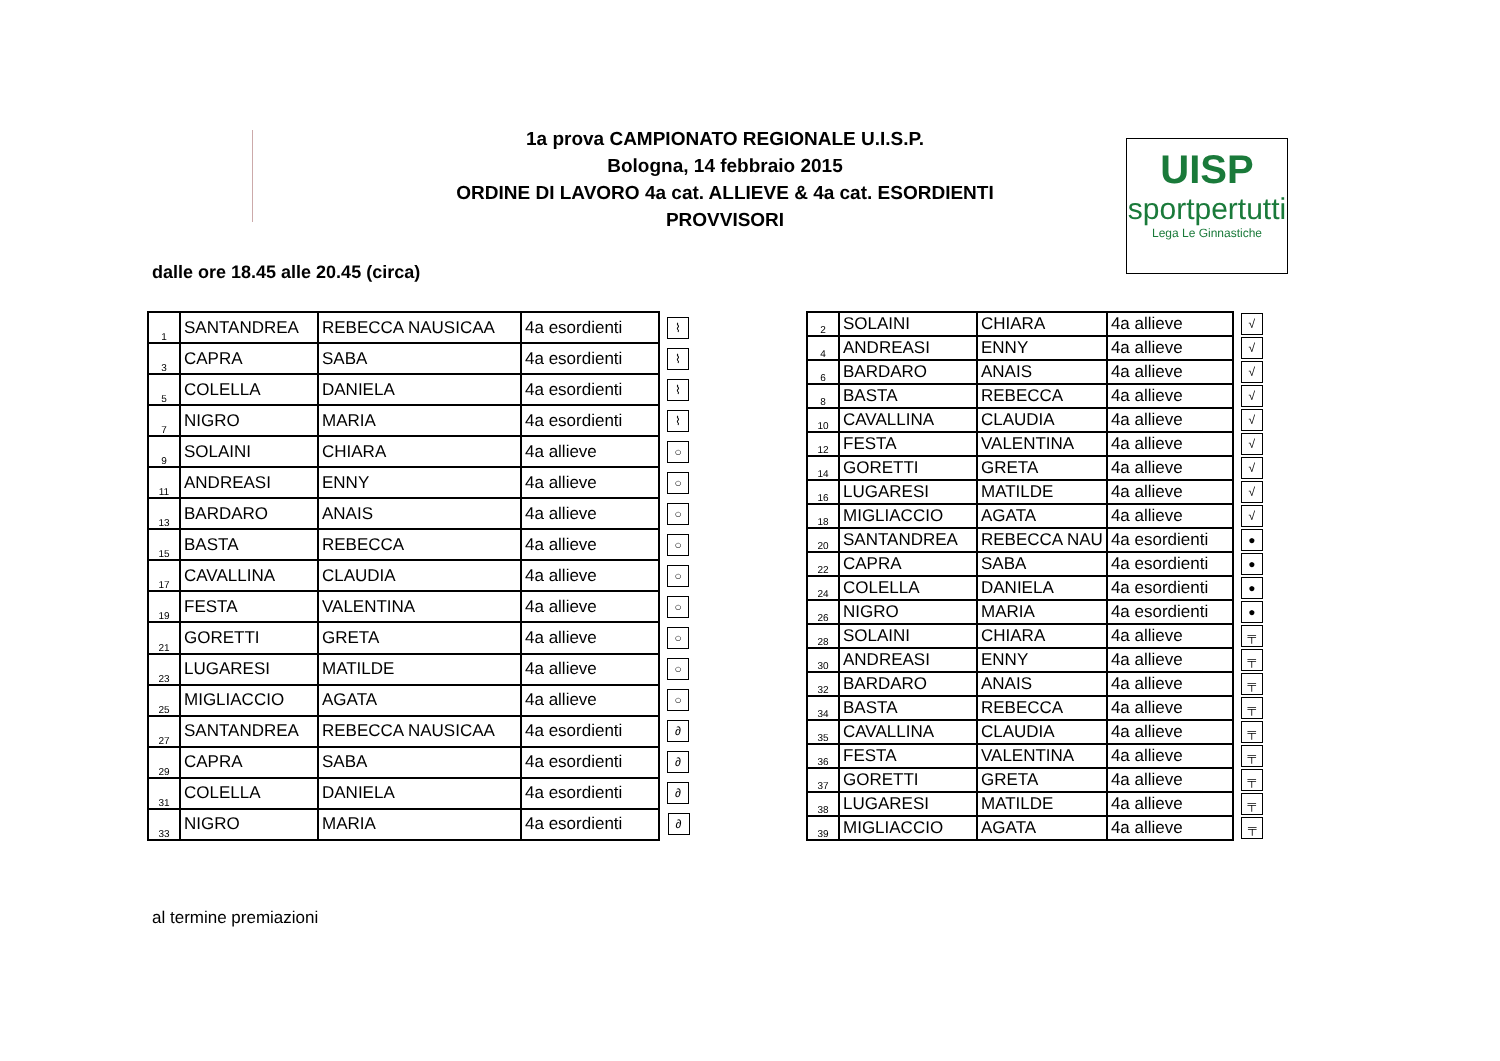1a prova CAMPIONATO REGIONALE U.I.S.P.
Bologna, 14 febbraio 2015
ORDINE DI LAVORO 4a cat. ALLIEVE & 4a cat. ESORDIENTI
PROVVISORI
UISP
sportpertutti
Lega Le Ginnastiche
dalle ore 18.45 alle 20.45 (circa)
| 1 | SANTANDREA | REBECCA NAUSICAA | 4a esordienti | ⌇ |
| 3 | CAPRA | SABA | 4a esordienti | ⌇ |
| 5 | COLELLA | DANIELA | 4a esordienti | ⌇ |
| 7 | NIGRO | MARIA | 4a esordienti | ⌇ |
| 9 | SOLAINI | CHIARA | 4a allieve | ○ |
| 11 | ANDREASI | ENNY | 4a allieve | ○ |
| 13 | BARDARO | ANAIS | 4a allieve | ○ |
| 15 | BASTA | REBECCA | 4a allieve | ○ |
| 17 | CAVALLINA | CLAUDIA | 4a allieve | ○ |
| 19 | FESTA | VALENTINA | 4a allieve | ○ |
| 21 | GORETTI | GRETA | 4a allieve | ○ |
| 23 | LUGARESI | MATILDE | 4a allieve | ○ |
| 25 | MIGLIACCIO | AGATA | 4a allieve | ○ |
| 27 | SANTANDREA | REBECCA NAUSICAA | 4a esordienti | ∂ |
| 29 | CAPRA | SABA | 4a esordienti | ∂ |
| 31 | COLELLA | DANIELA | 4a esordienti | ∂ |
| 33 | NIGRO | MARIA | 4a esordienti | ∂ |
| 2 | SOLAINI | CHIARA | 4a allieve | √ |
| 4 | ANDREASI | ENNY | 4a allieve | √ |
| 6 | BARDARO | ANAIS | 4a allieve | √ |
| 8 | BASTA | REBECCA | 4a allieve | √ |
| 10 | CAVALLINA | CLAUDIA | 4a allieve | √ |
| 12 | FESTA | VALENTINA | 4a allieve | √ |
| 14 | GORETTI | GRETA | 4a allieve | √ |
| 16 | LUGARESI | MATILDE | 4a allieve | √ |
| 18 | MIGLIACCIO | AGATA | 4a allieve | √ |
| 20 | SANTANDREA | REBECCA NAU | 4a esordienti | ● |
| 22 | CAPRA | SABA | 4a esordienti | ● |
| 24 | COLELLA | DANIELA | 4a esordienti | ● |
| 26 | NIGRO | MARIA | 4a esordienti | ● |
| 28 | SOLAINI | CHIARA | 4a allieve | ╤ |
| 30 | ANDREASI | ENNY | 4a allieve | ╤ |
| 32 | BARDARO | ANAIS | 4a allieve | ╤ |
| 34 | BASTA | REBECCA | 4a allieve | ╤ |
| 35 | CAVALLINA | CLAUDIA | 4a allieve | ╤ |
| 36 | FESTA | VALENTINA | 4a allieve | ╤ |
| 37 | GORETTI | GRETA | 4a allieve | ╤ |
| 38 | LUGARESI | MATILDE | 4a allieve | ╤ |
| 39 | MIGLIACCIO | AGATA | 4a allieve | ╤ |
al termine premiazioni